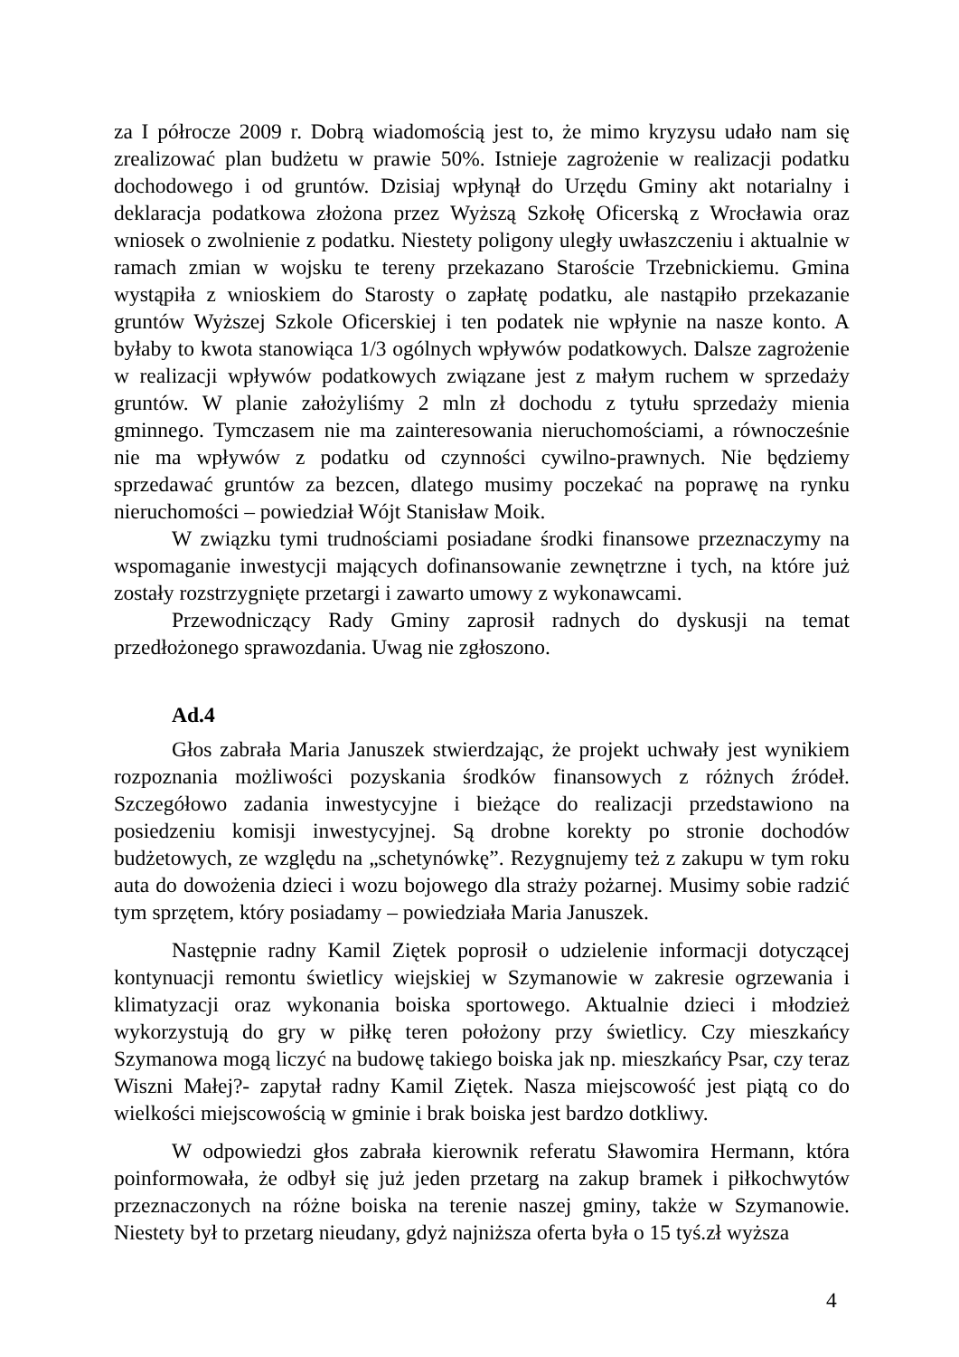za I półrocze 2009 r. Dobrą wiadomością jest to, że mimo kryzysu udało nam się zrealizować plan budżetu w prawie 50%. Istnieje zagrożenie w realizacji podatku dochodowego i od gruntów. Dzisiaj wpłynął do Urzędu Gminy akt notarialny i deklaracja podatkowa złożona przez Wyższą Szkołę Oficerską z Wrocławia oraz wniosek o zwolnienie z podatku. Niestety poligony uległy uwłaszczeniu i aktualnie w ramach zmian w wojsku te tereny przekazano Staroście Trzebnickiemu. Gmina wystąpiła z wnioskiem do Starosty o zapłatę podatku, ale nastąpiło przekazanie gruntów Wyższej Szkole Oficerskiej i ten podatek nie wpłynie na nasze konto. A byłaby to kwota stanowiąca 1/3 ogólnych wpływów podatkowych. Dalsze zagrożenie w realizacji wpływów podatkowych związane jest z małym ruchem w sprzedaży gruntów. W planie założyliśmy 2 mln zł dochodu z tytułu sprzedaży mienia gminnego. Tymczasem nie ma zainteresowania nieruchomościami, a równocześnie nie ma wpływów z podatku od czynności cywilno-prawnych. Nie będziemy sprzedawać gruntów za bezcen, dlatego musimy poczekać na poprawę na rynku nieruchomości – powiedział Wójt Stanisław Moik.
W związku tymi trudnościami posiadane środki finansowe przeznaczymy na wspomaganie inwestycji mających dofinansowanie zewnętrzne i tych, na które już zostały rozstrzygnięte przetargi i zawarto umowy z wykonawcami.
Przewodniczący Rady Gminy zaprosił radnych do dyskusji na temat przedłożonego sprawozdania. Uwag nie zgłoszono.
Ad.4
Głos zabrała Maria Januszek stwierdzając, że projekt uchwały jest wynikiem rozpoznania możliwości pozyskania środków finansowych z różnych źródeł. Szczegółowo zadania inwestycyjne i bieżące do realizacji przedstawiono na posiedzeniu komisji inwestycyjnej. Są drobne korekty po stronie dochodów budżetowych, ze względu na „schetynówkę”. Rezygnujemy też z zakupu w tym roku auta do dowożenia dzieci i wozu bojowego dla straży pożarnej. Musimy sobie radzić tym sprzętem, który posiadamy – powiedziała Maria Januszek.
Następnie radny Kamil Ziętek poprosił o udzielenie informacji dotyczącej kontynuacji remontu świetlicy wiejskiej w Szymanowie w zakresie ogrzewania i klimatyzacji oraz wykonania boiska sportowego. Aktualnie dzieci i młodzież wykorzystują do gry w piłkę teren położony przy świetlicy. Czy mieszkańcy Szymanowa mogą liczyć na budowę takiego boiska jak np. mieszkańcy Psar, czy teraz Wiszni Małej?- zapytał radny Kamil Ziętek. Nasza miejscowość jest piątą co do wielkości miejscowością w gminie i brak boiska jest bardzo dotkliwy.
W odpowiedzi głos zabrała kierownik referatu Sławomira Hermann, która poinformowała, że odbył się już jeden przetarg na zakup bramek i piłkochwytów przeznaczonych na różne boiska na terenie naszej gminy, także w Szymanowie. Niestety był to przetarg nieudany, gdyż najniższa oferta była o 15 tyś.zł wyższa
4